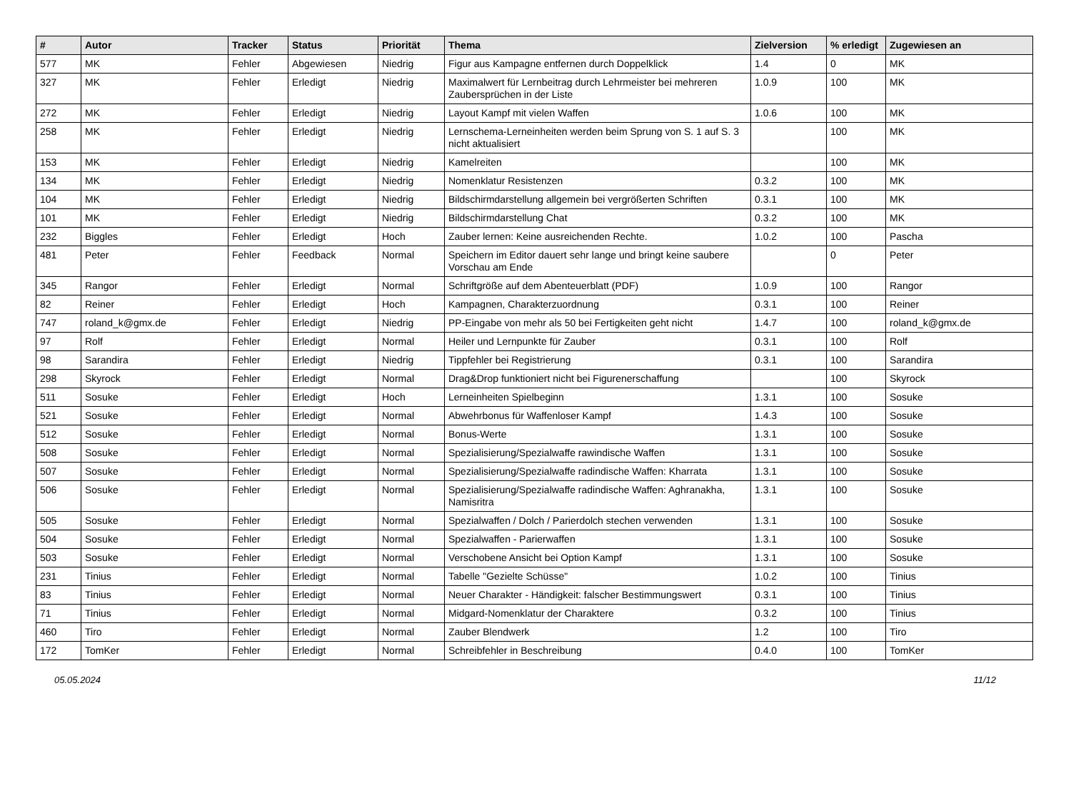| # | Autor | Tracker | Status | Priorität | Thema | Zielversion | % erledigt | Zugewiesen an |
| --- | --- | --- | --- | --- | --- | --- | --- | --- |
| 577 | MK | Fehler | Abgewiesen | Niedrig | Figur aus Kampagne entfernen durch Doppelklick | 1.4 | 0 | MK |
| 327 | MK | Fehler | Erledigt | Niedrig | Maximalwert für Lernbeitrag durch Lehrmeister bei mehreren Zaubersprüchen in der Liste | 1.0.9 | 100 | MK |
| 272 | MK | Fehler | Erledigt | Niedrig | Layout Kampf mit vielen Waffen | 1.0.6 | 100 | MK |
| 258 | MK | Fehler | Erledigt | Niedrig | Lernschema-Lerneinheiten werden beim Sprung von S. 1 auf S. 3 nicht aktualisiert | | 100 | MK |
| 153 | MK | Fehler | Erledigt | Niedrig | Kamelreiten | | 100 | MK |
| 134 | MK | Fehler | Erledigt | Niedrig | Nomenklatur Resistenzen | 0.3.2 | 100 | MK |
| 104 | MK | Fehler | Erledigt | Niedrig | Bildschirmdarstellung allgemein bei vergrößerten Schriften | 0.3.1 | 100 | MK |
| 101 | MK | Fehler | Erledigt | Niedrig | Bildschirmdarstellung Chat | 0.3.2 | 100 | MK |
| 232 | Biggles | Fehler | Erledigt | Hoch | Zauber lernen: Keine ausreichenden Rechte. | 1.0.2 | 100 | Pascha |
| 481 | Peter | Fehler | Feedback | Normal | Speichern im Editor dauert sehr lange und bringt keine saubere Vorschau am Ende | | 0 | Peter |
| 345 | Rangor | Fehler | Erledigt | Normal | Schriftgröße auf dem Abenteuerblatt (PDF) | 1.0.9 | 100 | Rangor |
| 82 | Reiner | Fehler | Erledigt | Hoch | Kampagnen, Charakterzuordnung | 0.3.1 | 100 | Reiner |
| 747 | roland_k@gmx.de | Fehler | Erledigt | Niedrig | PP-Eingabe von mehr als 50 bei Fertigkeiten geht nicht | 1.4.7 | 100 | roland_k@gmx.de |
| 97 | Rolf | Fehler | Erledigt | Normal | Heiler und Lernpunkte für Zauber | 0.3.1 | 100 | Rolf |
| 98 | Sarandira | Fehler | Erledigt | Niedrig | Tippfehler bei Registrierung | 0.3.1 | 100 | Sarandira |
| 298 | Skyrock | Fehler | Erledigt | Normal | Drag&Drop funktioniert nicht bei Figurenerschaffung | | 100 | Skyrock |
| 511 | Sosuke | Fehler | Erledigt | Hoch | Lerneinheiten Spielbeginn | 1.3.1 | 100 | Sosuke |
| 521 | Sosuke | Fehler | Erledigt | Normal | Abwehrbonus für Waffenloser Kampf | 1.4.3 | 100 | Sosuke |
| 512 | Sosuke | Fehler | Erledigt | Normal | Bonus-Werte | 1.3.1 | 100 | Sosuke |
| 508 | Sosuke | Fehler | Erledigt | Normal | Spezialisierung/Spezialwaffe rawindische Waffen | 1.3.1 | 100 | Sosuke |
| 507 | Sosuke | Fehler | Erledigt | Normal | Spezialisierung/Spezialwaffe radindische Waffen: Kharrata | 1.3.1 | 100 | Sosuke |
| 506 | Sosuke | Fehler | Erledigt | Normal | Spezialisierung/Spezialwaffe radindische Waffen: Aghranakha, Namisritra | 1.3.1 | 100 | Sosuke |
| 505 | Sosuke | Fehler | Erledigt | Normal | Spezialwaffen / Dolch / Parierdolch stechen verwenden | 1.3.1 | 100 | Sosuke |
| 504 | Sosuke | Fehler | Erledigt | Normal | Spezialwaffen - Parierwaffen | 1.3.1 | 100 | Sosuke |
| 503 | Sosuke | Fehler | Erledigt | Normal | Verschobene Ansicht bei Option Kampf | 1.3.1 | 100 | Sosuke |
| 231 | Tinius | Fehler | Erledigt | Normal | Tabelle "Gezielte Schüsse" | 1.0.2 | 100 | Tinius |
| 83 | Tinius | Fehler | Erledigt | Normal | Neuer Charakter - Händigkeit: falscher Bestimmungswert | 0.3.1 | 100 | Tinius |
| 71 | Tinius | Fehler | Erledigt | Normal | Midgard-Nomenklatur der Charaktere | 0.3.2 | 100 | Tinius |
| 460 | Tiro | Fehler | Erledigt | Normal | Zauber Blendwerk | 1.2 | 100 | Tiro |
| 172 | TomKer | Fehler | Erledigt | Normal | Schreibfehler in Beschreibung | 0.4.0 | 100 | TomKer |
05.05.2024 11/12